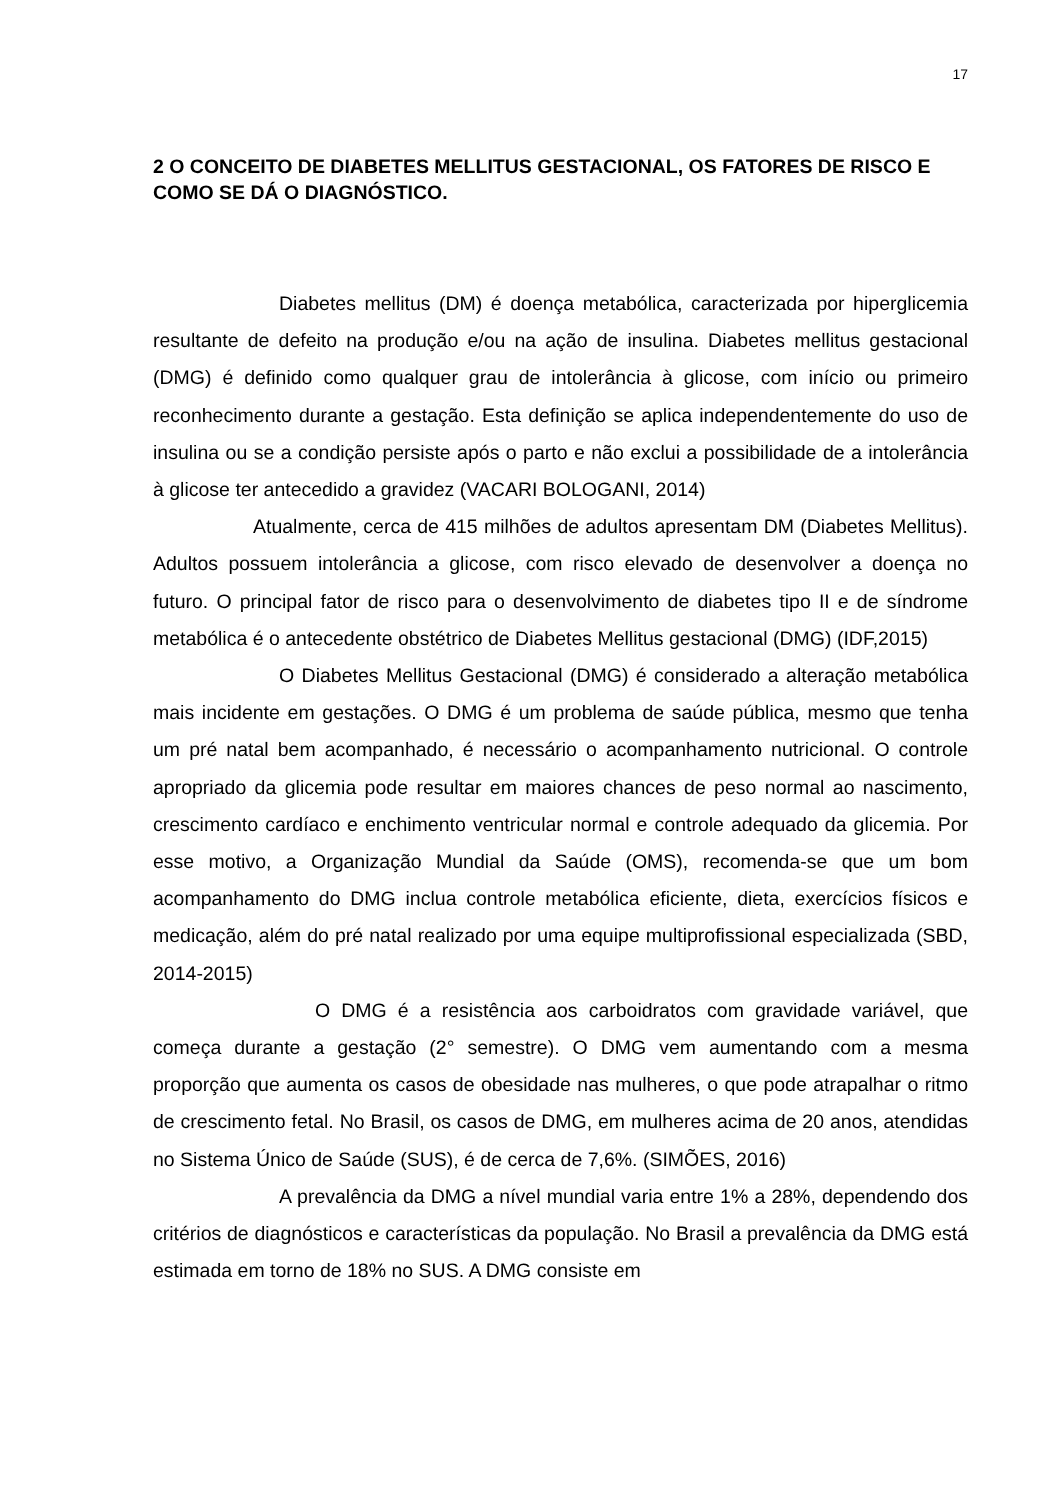17
2 O CONCEITO DE DIABETES MELLITUS GESTACIONAL, OS FATORES DE RISCO E COMO SE DÁ O DIAGNÓSTICO.
Diabetes mellitus (DM) é doença metabólica, caracterizada por hiperglicemia resultante de defeito na produção e/ou na ação de insulina. Diabetes mellitus gestacional (DMG) é definido como qualquer grau de intolerância à glicose, com início ou primeiro reconhecimento durante a gestação. Esta definição se aplica independentemente do uso de insulina ou se a condição persiste após o parto e não exclui a possibilidade de a intolerância à glicose ter antecedido a gravidez (VACARI BOLOGANI, 2014)
Atualmente, cerca de 415 milhões de adultos apresentam DM (Diabetes Mellitus). Adultos possuem intolerância a glicose, com risco elevado de desenvolver a doença no futuro. O principal fator de risco para o desenvolvimento de diabetes tipo II e de síndrome metabólica é o antecedente obstétrico de Diabetes Mellitus gestacional (DMG) (IDF,2015)
O Diabetes Mellitus Gestacional (DMG) é considerado a alteração metabólica mais incidente em gestações. O DMG é um problema de saúde pública, mesmo que tenha um pré natal bem acompanhado, é necessário o acompanhamento nutricional. O controle apropriado da glicemia pode resultar em maiores chances de peso normal ao nascimento, crescimento cardíaco e enchimento ventricular normal e controle adequado da glicemia. Por esse motivo, a Organização Mundial da Saúde (OMS), recomenda-se que um bom acompanhamento do DMG inclua controle metabólica eficiente, dieta, exercícios físicos e medicação, além do pré natal realizado por uma equipe multiprofissional especializada (SBD, 2014-2015)
O DMG é a resistência aos carboidratos com gravidade variável, que começa durante a gestação (2° semestre). O DMG vem aumentando com a mesma proporção que aumenta os casos de obesidade nas mulheres, o que pode atrapalhar o ritmo de crescimento fetal. No Brasil, os casos de DMG, em mulheres acima de 20 anos, atendidas no Sistema Único de Saúde (SUS), é de cerca de 7,6%. (SIMÕES, 2016)
A prevalência da DMG a nível mundial varia entre 1% a 28%, dependendo dos critérios de diagnósticos e características da população. No Brasil a prevalência da DMG está estimada em torno de 18% no SUS. A DMG consiste em